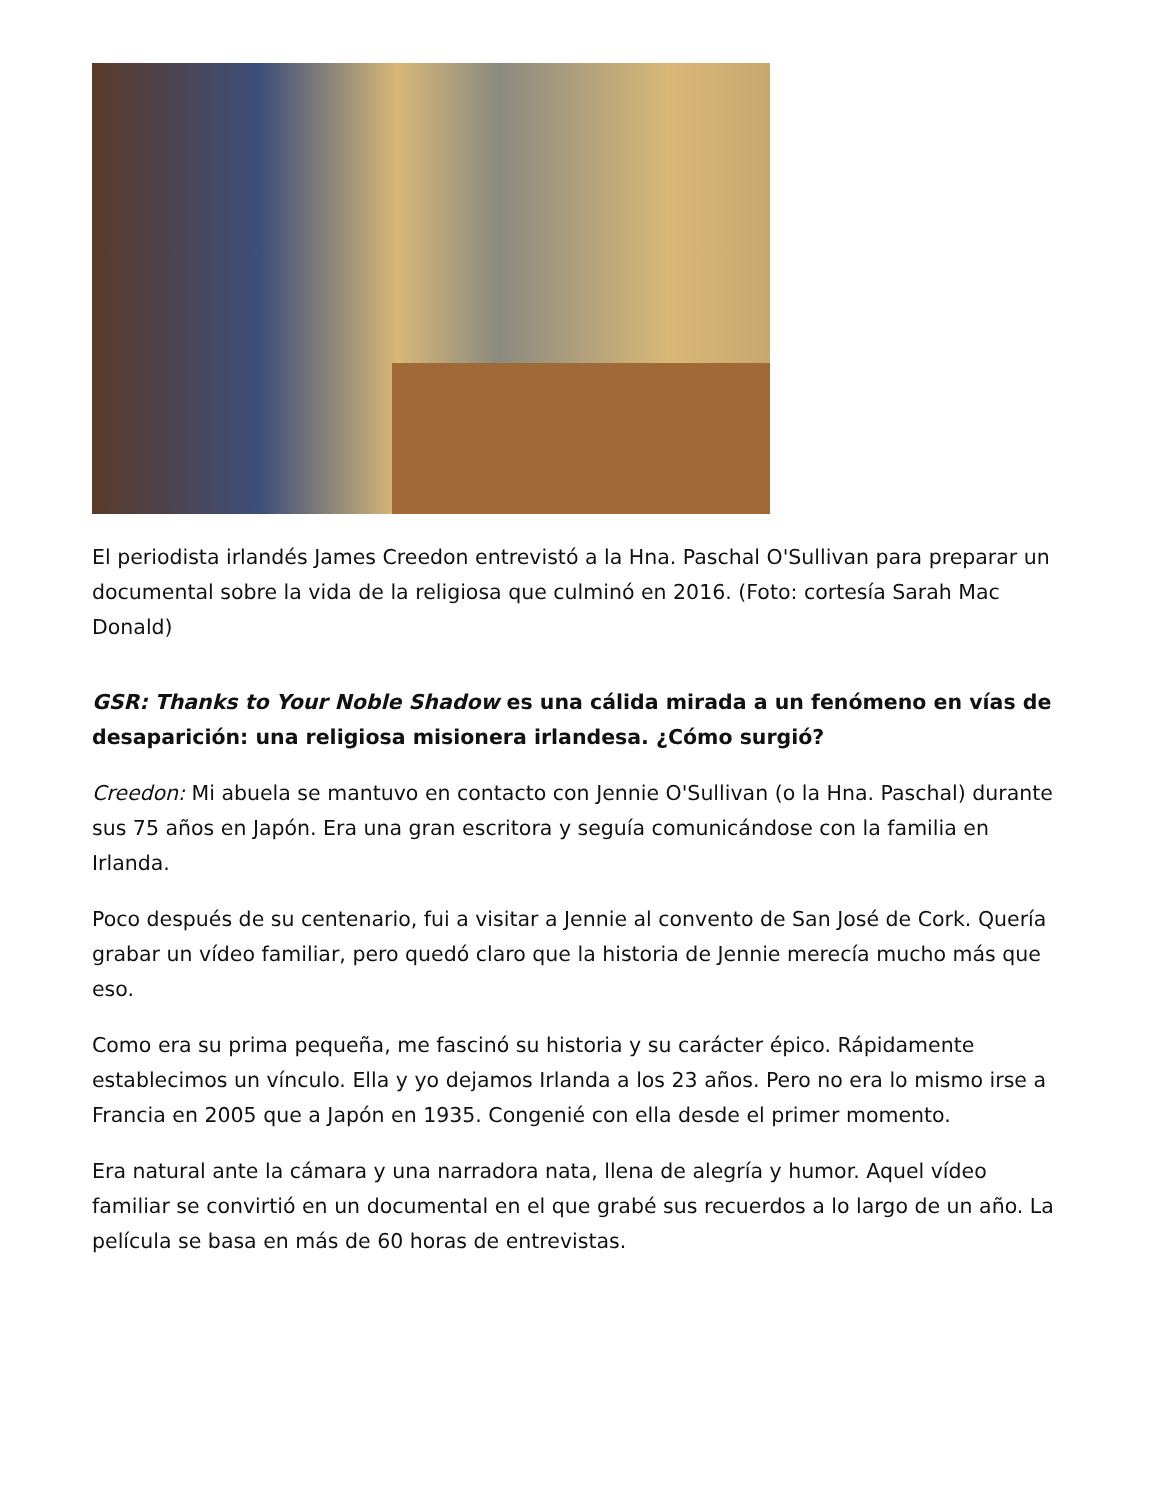El periodista irlandés James Creedon entrevistó a la Hna. Paschal O'Sullivan para preparar un documental sobre la vida de la religiosa que culminó en 2016. (Foto: cortesía Sarah Mac Donald)
GSR: Thanks to Your Noble Shadow es una cálida mirada a un fenómeno en vías de desaparición: una religiosa misionera irlandesa. ¿Cómo surgió?
Creedon: Mi abuela se mantuvo en contacto con Jennie O'Sullivan (o la Hna. Paschal) durante sus 75 años en Japón. Era una gran escritora y seguía comunicándose con la familia en Irlanda.
Poco después de su centenario, fui a visitar a Jennie al convento de San José de Cork. Quería grabar un vídeo familiar, pero quedó claro que la historia de Jennie merecía mucho más que eso.
Como era su prima pequeña, me fascinó su historia y su carácter épico. Rápidamente establecimos un vínculo. Ella y yo dejamos Irlanda a los 23 años. Pero no era lo mismo irse a Francia en 2005 que a Japón en 1935. Congenié con ella desde el primer momento.
Era natural ante la cámara y una narradora nata, llena de alegría y humor. Aquel vídeo familiar se convirtió en un documental en el que grabé sus recuerdos a lo largo de un año. La película se basa en más de 60 horas de entrevistas.